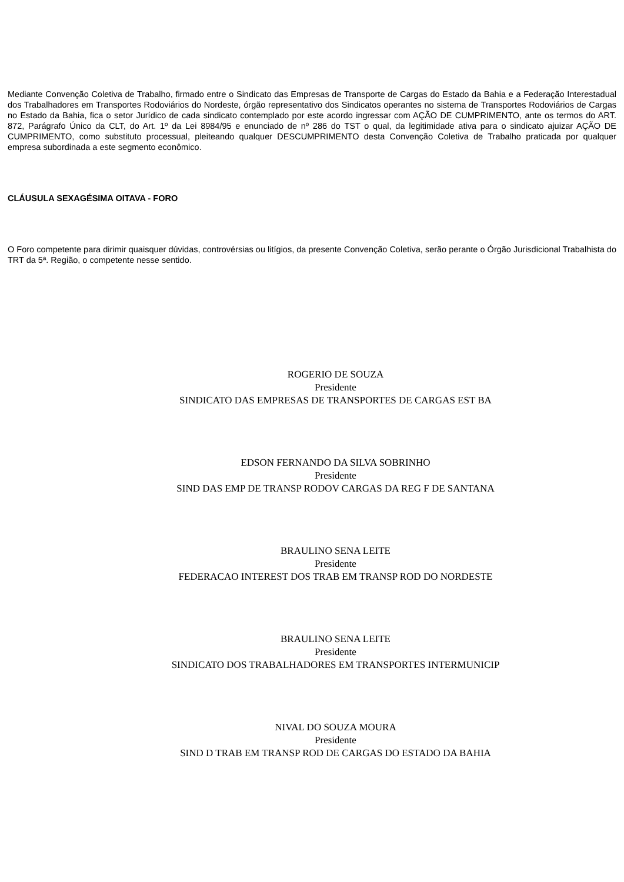Mediante Convenção Coletiva de Trabalho, firmado entre o Sindicato das Empresas de Transporte de Cargas do Estado da Bahia e a Federação Interestadual dos Trabalhadores em Transportes Rodoviários do Nordeste, órgão representativo dos Sindicatos operantes no sistema de Transportes Rodoviários de Cargas no Estado da Bahia, fica o setor Jurídico de cada sindicato contemplado por este acordo ingressar com AÇÃO DE CUMPRIMENTO, ante os termos do ART. 872, Parágrafo Único da CLT, do Art. 1º da Lei 8984/95 e enunciado de nº 286 do TST o qual, da legitimidade ativa para o sindicato ajuizar AÇÃO DE CUMPRIMENTO, como substituto processual, pleiteando qualquer DESCUMPRIMENTO desta Convenção Coletiva de Trabalho praticada por qualquer empresa subordinada a este segmento econômico.
CLÁUSULA SEXAGÉSIMA OITAVA - FORO
O Foro competente para dirimir quaisquer dúvidas, controvérsias ou litígios, da presente Convenção Coletiva, serão perante o Órgão Jurisdicional Trabalhista do TRT da 5ª. Região, o competente nesse sentido.
ROGERIO DE SOUZA
Presidente
SINDICATO DAS EMPRESAS DE TRANSPORTES DE CARGAS EST BA
EDSON FERNANDO DA SILVA SOBRINHO
Presidente
SIND DAS EMP DE TRANSP RODOV CARGAS DA REG F DE SANTANA
BRAULINO SENA LEITE
Presidente
FEDERACAO INTEREST DOS TRAB EM TRANSP ROD DO NORDESTE
BRAULINO SENA LEITE
Presidente
SINDICATO DOS TRABALHADORES EM TRANSPORTES INTERMUNICIP
NIVAL DO SOUZA MOURA
Presidente
SIND D TRAB EM TRANSP ROD DE CARGAS DO ESTADO DA BAHIA